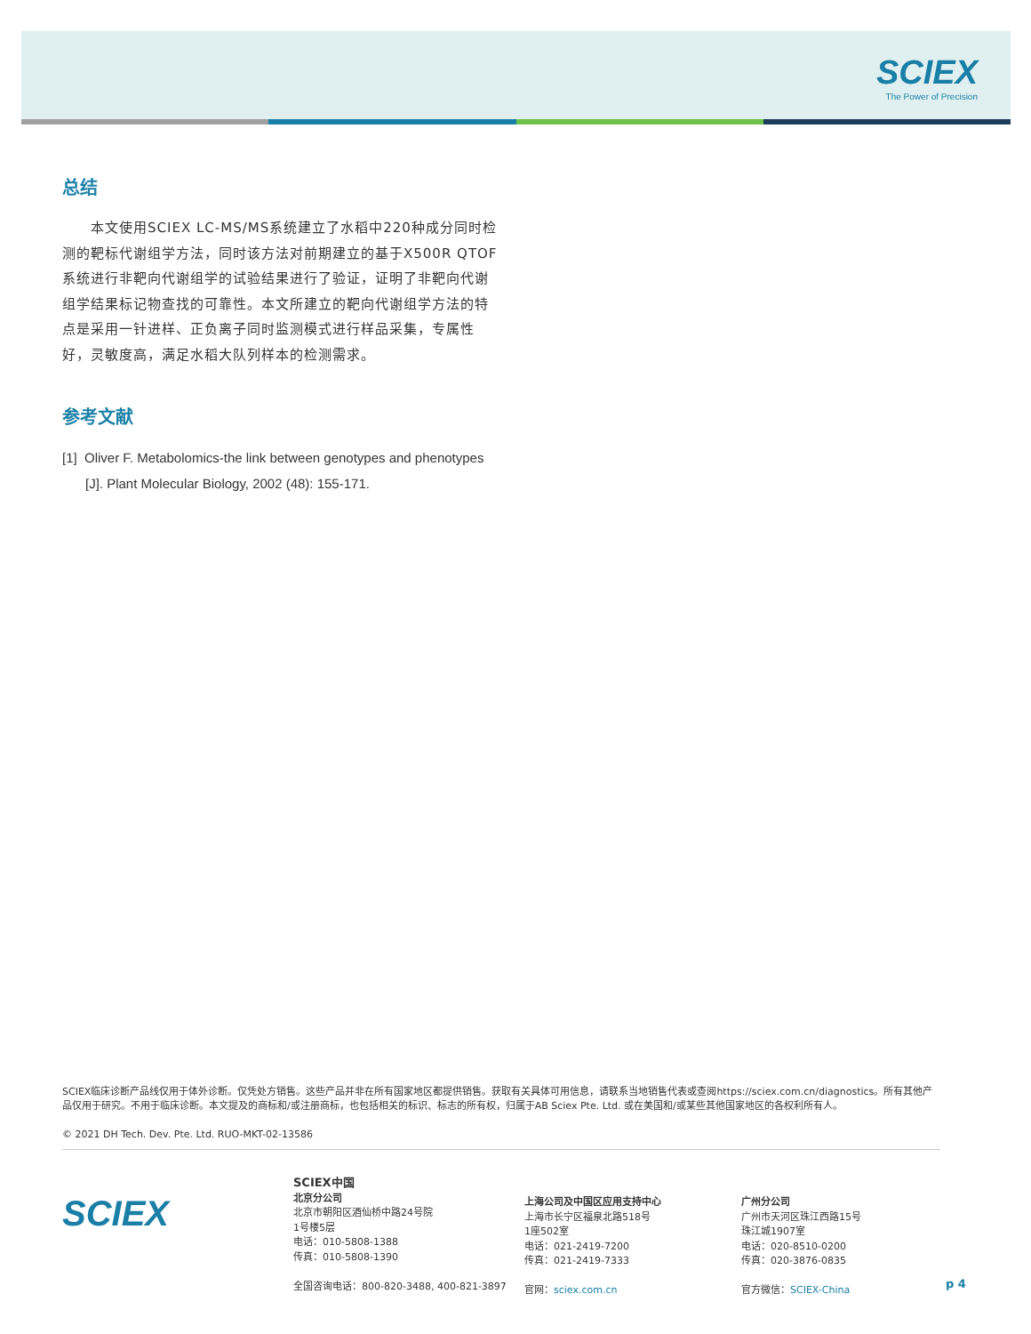SCIEX
The Power of Precision
总结
　　本文使用SCIEX LC-MS/MS系统建立了水稻中220种成分同时检测的靶标代谢组学方法，同时该方法对前期建立的基于X500R QTOF系统进行非靶向代谢组学的试验结果进行了验证，证明了非靶向代谢组学结果标记物查找的可靠性。本文所建立的靶向代谢组学方法的特点是采用一针进样、正负离子同时监测模式进行样品采集，专属性好，灵敏度高，满足水稻大队列样本的检测需求。
参考文献
[1] Oliver F. Metabolomics-the link between genotypes and phenotypes [J]. Plant Molecular Biology, 2002 (48): 155-171.
SCIEX临床诊断产品线仅用于体外诊断。仅凭处方销售。这些产品并非在所有国家地区都提供销售。获取有关具体可用信息，请联系当地销售代表或查阅https://sciex.com.cn/diagnostics。所有其他产品仅用于研究。不用于临床诊断。本文提及的商标和/或注册商标，也包括相关的标识、标志的所有权，归属于AB Sciex Pte. Ltd. 或在美国和/或某些其他国家地区的各权利所有人。
© 2021 DH Tech. Dev. Pte. Ltd. RUO-MKT-02-13586
SCIEX
SCIEX中国
北京分公司
北京市朝阳区酒仙桥中路24号院
1号楼5层
电话：010-5808-1388
传真：010-5808-1390
全国咨询电话：800-820-3488, 400-821-3897
上海公司及中国区应用支持中心
上海市长宁区福泉北路518号
1座502室
电话：021-2419-7200
传真：021-2419-7333
官网：sciex.com.cn
广州分公司
广州市天河区珠江西路15号
珠江城1907室
电话：020-8510-0200
传真：020-3876-0835
官方微信：SCIEX-China
p 4